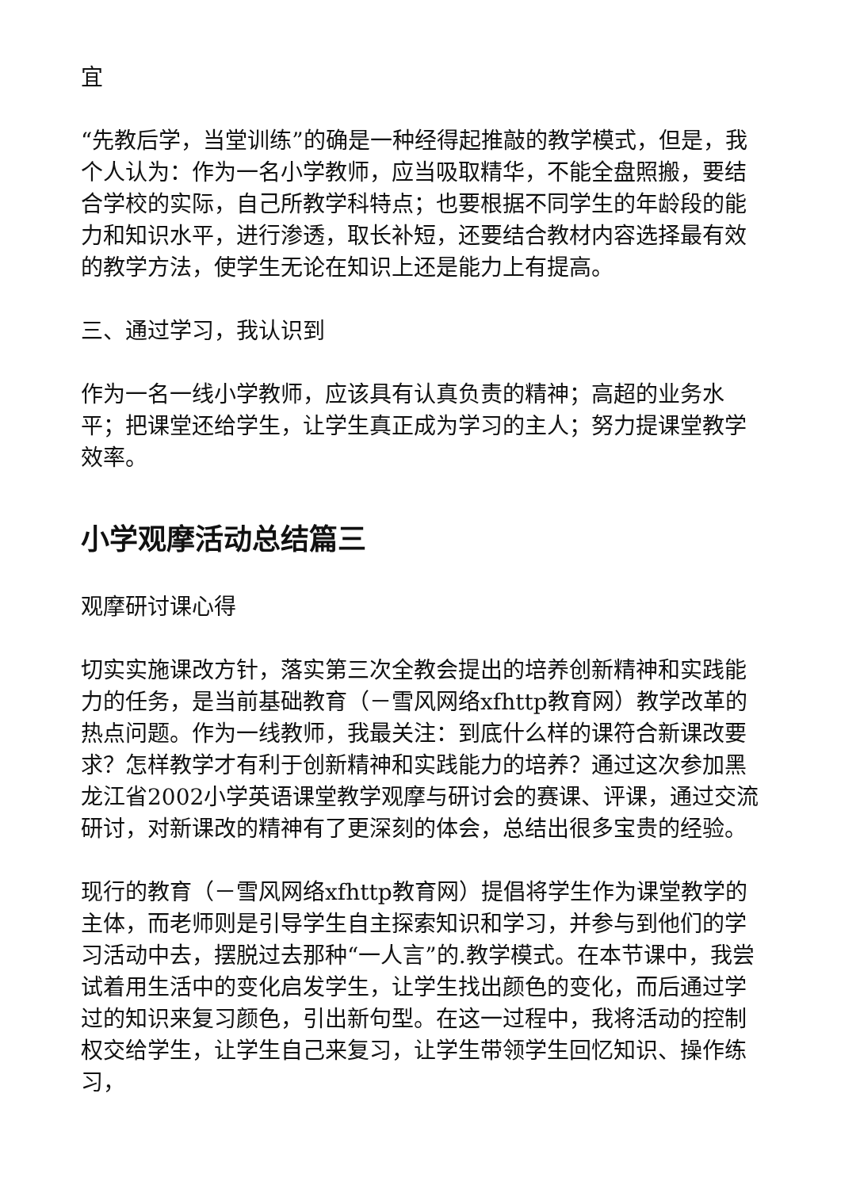宜
“先教后学，当堂训练”的确是一种经得起推敲的教学模式，但是，我个人认为：作为一名小学教师，应当吸取精华，不能全盘照搬，要结合学校的实际，自己所教学科特点；也要根据不同学生的年龄段的能力和知识水平，进行渗透，取长补短，还要结合教材内容选择最有效的教学方法，使学生无论在知识上还是能力上有提高。
三、通过学习，我认识到
作为一名一线小学教师，应该具有认真负责的精神；高超的业务水平；把课堂还给学生，让学生真正成为学习的主人；努力提课堂教学效率。
小学观摩活动总结篇三
观摩研讨课心得
切实实施课改方针，落实第三次全教会提出的培养创新精神和实践能力的任务，是当前基础教育（－雪风网络xfhttp教育网）教学改革的热点问题。作为一线教师，我最关注：到底什么样的课符合新课改要求？怎样教学才有利于创新精神和实践能力的培养？通过这次参加黑龙江省2002小学英语课堂教学观摩与研讨会的赛课、评课，通过交流研讨，对新课改的精神有了更深刻的体会，总结出很多宝贵的经验。
现行的教育（－雪风网络xfhttp教育网）提倡将学生作为课堂教学的主体，而老师则是引导学生自主探索知识和学习，并参与到他们的学习活动中去，摆脱过去那种“一人言”的.教学模式。在本节课中，我尝试着用生活中的变化启发学生，让学生找出颜色的变化，而后通过学过的知识来复习颜色，引出新句型。在这一过程中，我将活动的控制权交给学生，让学生自己来复习，让学生带领学生回忆知识、操作练习，